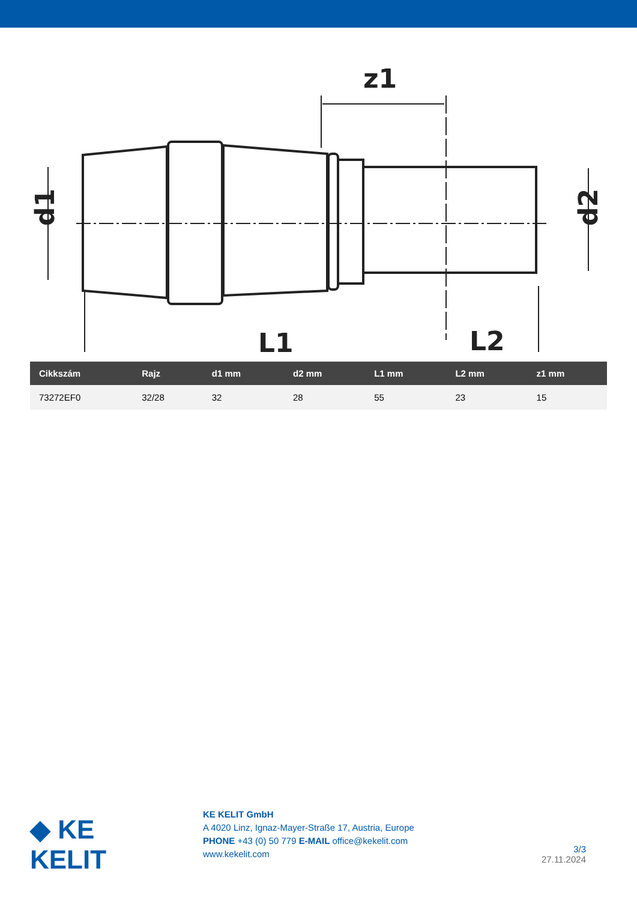z1
L1
L2
d1
d2
| Cikkszám | Rajz | d1 mm | d2 mm | L1 mm | L2 mm | z1 mm |
| --- | --- | --- | --- | --- | --- | --- |
| 73272EF0 | 32/28 | 32 | 28 | 55 | 23 | 15 |
◆ KE KELIT
KE KELIT GmbH
A 4020 Linz, Ignaz-Mayer-Straße 17, Austria, Europe
PHONE +43 (0) 50 779 E-MAIL office@kekelit.com
www.kekelit.com
3/3
27.11.2024